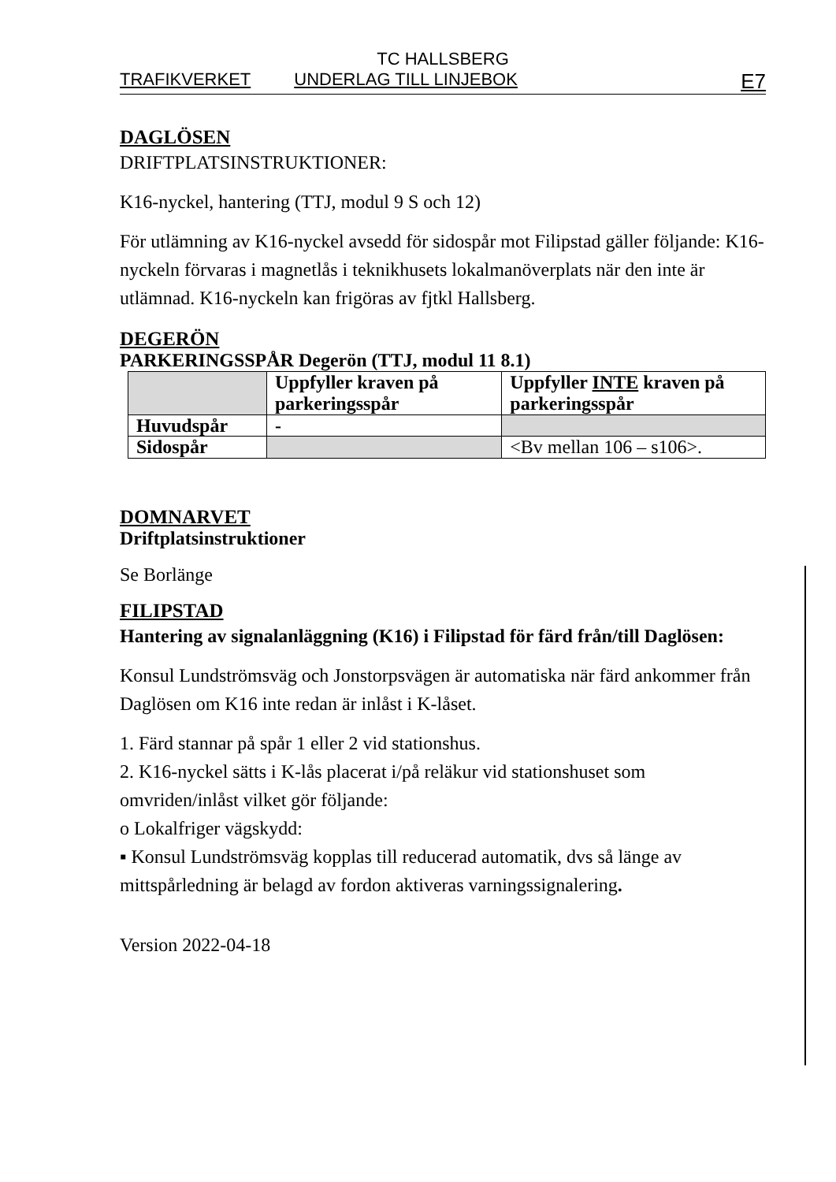TC HALLSBERG
TRAFIKVERKET UNDERLAG TILL LINJEBOK E7
DAGLÖSEN
DRIFTPLATSINSTRUKTIONER:
K16-nyckel, hantering (TTJ, modul 9 S och 12)
För utlämning av K16-nyckel avsedd för sidospår mot Filipstad gäller följande: K16-nyckeln förvaras i magnetlås i teknikhusets lokalmanöverplats när den inte är utlämnad. K16-nyckeln kan frigöras av fjtkl Hallsberg.
DEGERÖN
PARKERINGSSPÅR Degerön (TTJ, modul 11 8.1)
| | Uppfyller kraven på parkeringsspår | Uppfyller INTE kraven på parkeringsspår |
| Huvudspår | - | |
| Sidospår | | <Bv mellan 106 – s106>. |
DOMNARVET
Driftplatsinstruktioner
Se Borlänge
FILIPSTAD
Hantering av signalanläggning (K16) i Filipstad för färd från/till Daglösen:
Konsul Lundströmsväg och Jonstorpsvägen är automatiska när färd ankommer från Daglösen om K16 inte redan är inlåst i K-låset.
1. Färd stannar på spår 1 eller 2 vid stationshus.
2. K16-nyckel sätts i K-lås placerat i/på reläkur vid stationshuset som omvriden/inlåst vilket gör följande:
o Lokalfriger vägskydd:
▪ Konsul Lundströmsväg kopplas till reducerad automatik, dvs så länge av mittspårledning är belagd av fordon aktiveras varningssignalering.
Version 2022-04-18